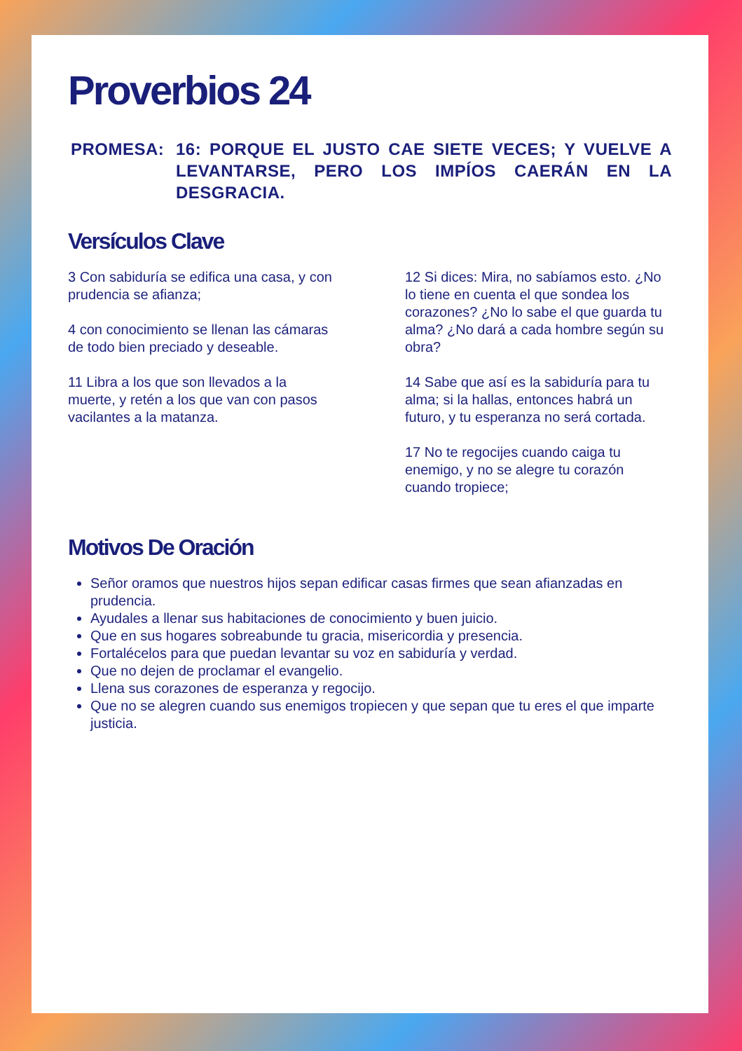Proverbios 24
PROMESA: 16: PORQUE EL JUSTO CAE SIETE VECES; Y VUELVE A LEVANTARSE, PERO LOS IMPÍOS CAERÁN EN LA DESGRACIA.
Versículos Clave
3 Con sabiduría se edifica una casa, y con prudencia se afianza;
4 con conocimiento se llenan las cámaras de todo bien preciado y deseable.
11 Libra a los que son llevados a la muerte, y retén a los que van con pasos vacilantes a la matanza.
12 Si dices: Mira, no sabíamos esto. ¿No lo tiene en cuenta el que sondea los corazones? ¿No lo sabe el que guarda tu alma? ¿No dará a cada hombre según su obra?
14 Sabe que así es la sabiduría para tu alma; si la hallas, entonces habrá un futuro, y tu esperanza no será cortada.
17 No te regocijes cuando caiga tu enemigo, y no se alegre tu corazón cuando tropiece;
Motivos De Oración
Señor oramos que nuestros hijos sepan edificar casas firmes que sean afianzadas en prudencia.
Ayudales a llenar sus habitaciones de conocimiento y buen juicio.
Que en sus hogares sobreabunde tu gracia, misericordia y presencia.
Fortalécelos para que puedan levantar su voz en sabiduría y verdad.
Que no dejen de proclamar el evangelio.
Llena sus corazones de esperanza y regocijo.
Que no se alegren cuando sus enemigos tropiecen y que sepan que tu eres el que imparte justicia.